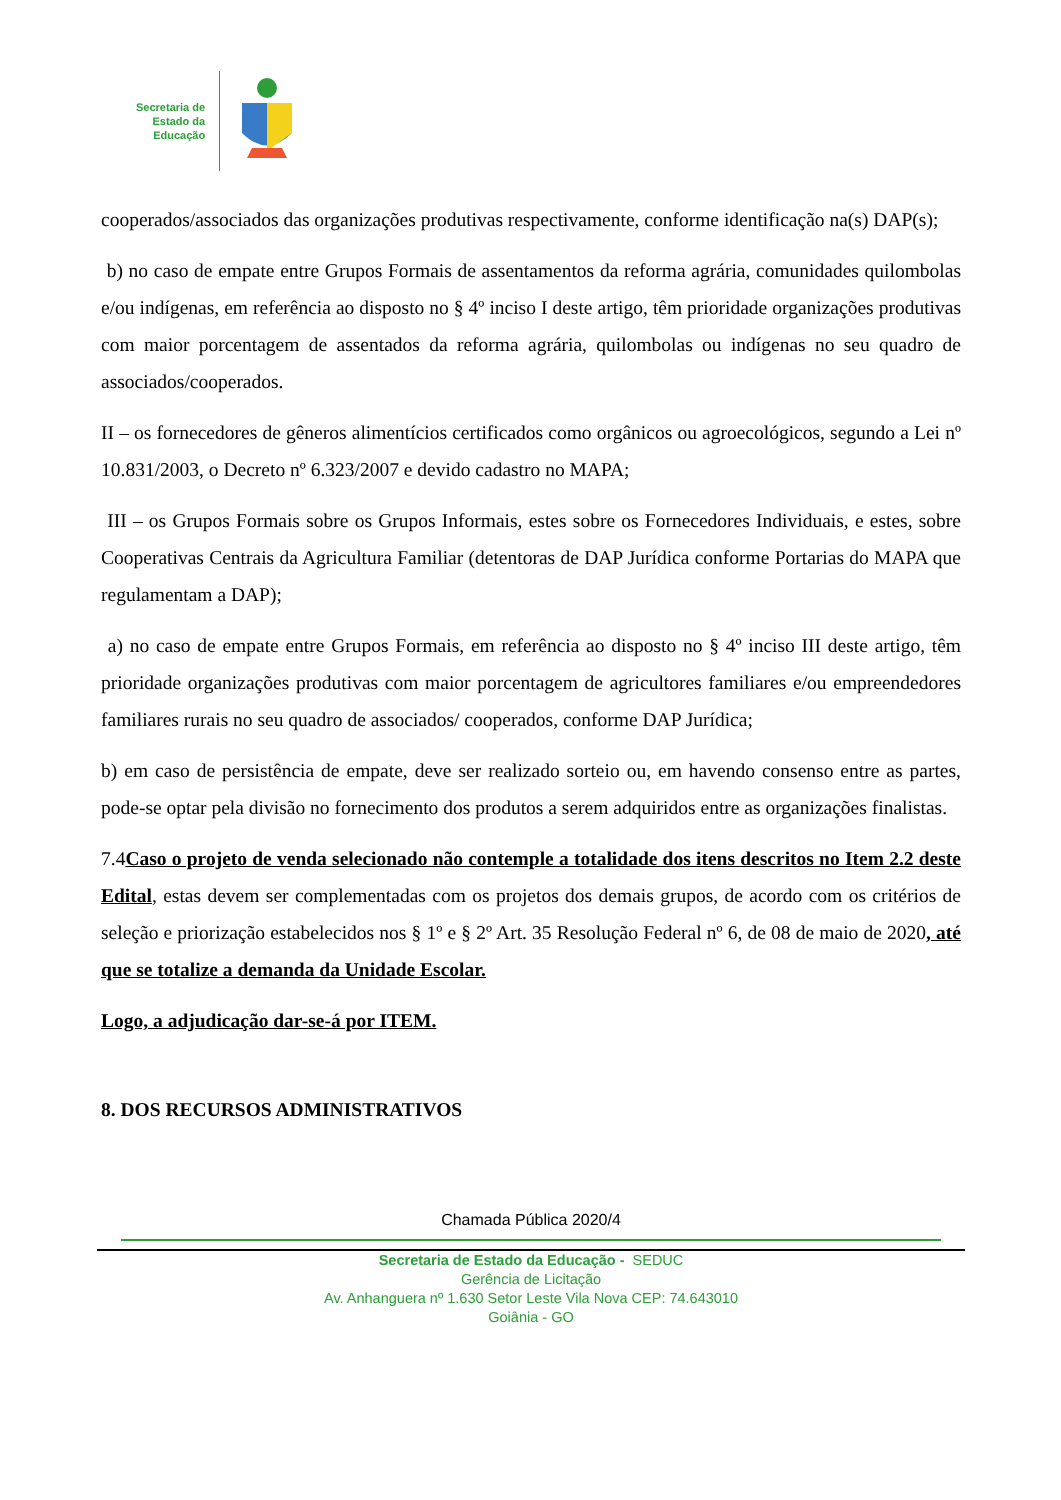Secretaria de
Estado da
Educação
cooperados/associados das organizações produtivas respectivamente, conforme identificação na(s) DAP(s);
b) no caso de empate entre Grupos Formais de assentamentos da reforma agrária, comunidades quilombolas e/ou indígenas, em referência ao disposto no § 4º inciso I deste artigo, têm prioridade organizações produtivas com maior porcentagem de assentados da reforma agrária, quilombolas ou indígenas no seu quadro de associados/cooperados.
II – os fornecedores de gêneros alimentícios certificados como orgânicos ou agroecológicos, segundo a Lei nº 10.831/2003, o Decreto nº 6.323/2007 e devido cadastro no MAPA;
III – os Grupos Formais sobre os Grupos Informais, estes sobre os Fornecedores Individuais, e estes, sobre Cooperativas Centrais da Agricultura Familiar (detentoras de DAP Jurídica conforme Portarias do MAPA que regulamentam a DAP);
a) no caso de empate entre Grupos Formais, em referência ao disposto no § 4º inciso III deste artigo, têm prioridade organizações produtivas com maior porcentagem de agricultores familiares e/ou empreendedores familiares rurais no seu quadro de associados/ cooperados, conforme DAP Jurídica;
b) em caso de persistência de empate, deve ser realizado sorteio ou, em havendo consenso entre as partes, pode-se optar pela divisão no fornecimento dos produtos a serem adquiridos entre as organizações finalistas.
7.4Caso o projeto de venda selecionado não contemple a totalidade dos itens descritos no Item 2.2 deste Edital, estas devem ser complementadas com os projetos dos demais grupos, de acordo com os critérios de seleção e priorização estabelecidos nos § 1º e § 2º Art. 35 Resolução Federal nº 6, de 08 de maio de 2020, até que se totalize a demanda da Unidade Escolar.
Logo, a adjudicação dar-se-á por ITEM.
8. DOS RECURSOS ADMINISTRATIVOS
Chamada Pública 2020/4
Secretaria de Estado da Educação - SEDUC
Gerência de Licitação
Av. Anhanguera nº 1.630 Setor Leste Vila Nova CEP: 74.643010
Goiânia - GO